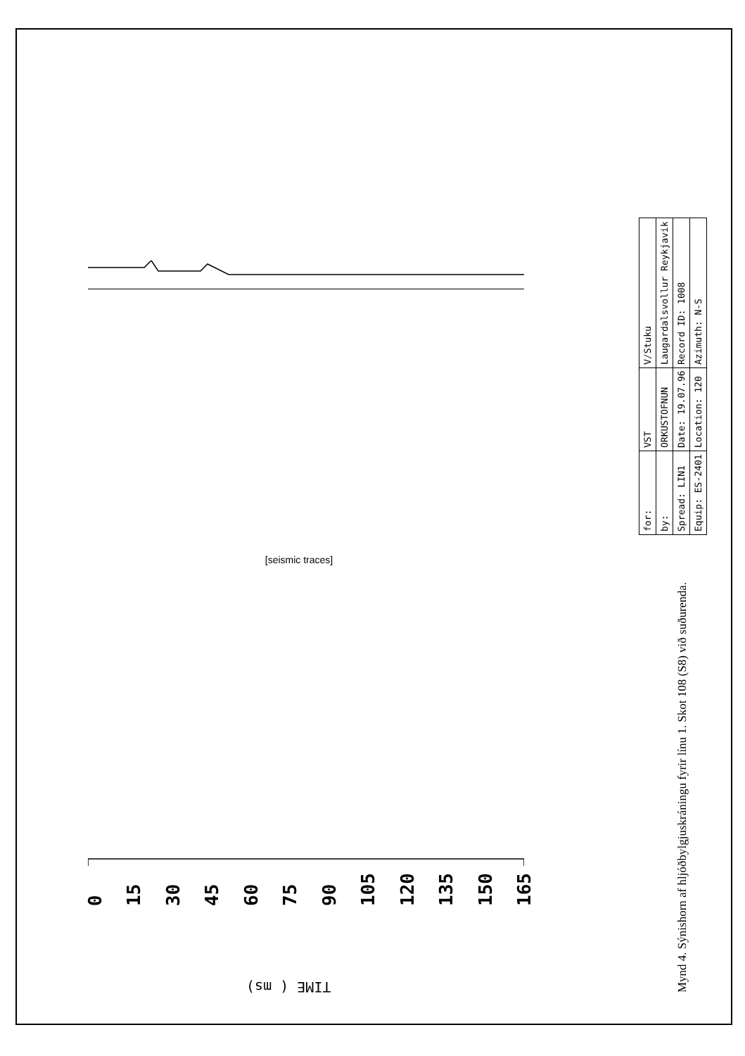[seismic traces]
0 15 30 45 60 75 90 105 120 135 150 165
TIME ( ms)
| for: | VST | | V/Stuku |
| by: | ORKUSTOFNUN | | Laugardalsvollur Reykjavik |
| Spread: LIN1 | Date: 19.07.96 | Record ID: 1008 | |
| Equip: ES-2401 | Location: 120 | Azimuth: N-S | |
Mynd 4. Sýnishorn af hljóðbylgjuskráningu fyrir línu 1. Skot 108 (S8) við suðurenda.